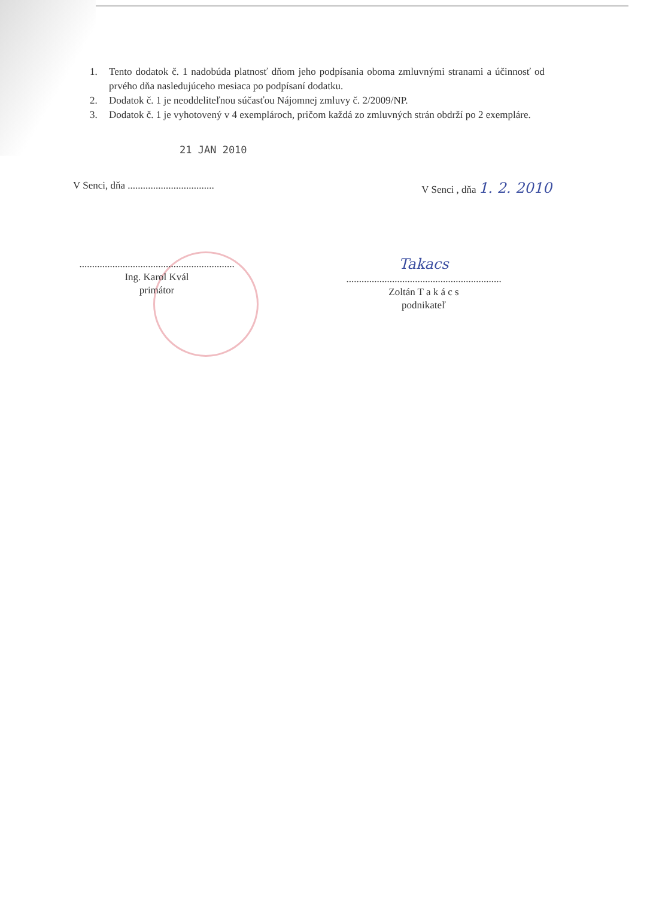1. Tento dodatok č. 1 nadobúda platnosť dňom jeho podpísania oboma zmluvnými stranami a účinnosť od prvého dňa nasledujúceho mesiaca po podpísaní dodatku.
2. Dodatok č. 1 je neoddeliteľnou súčasťou Nájomnej zmluvy č. 2/2009/NP.
3. Dodatok č. 1 je vyhotovený v 4 exemplároch, pričom každá zo zmluvných strán obdrží po 2 exempláre.
21 JAN 2010
V Senci, dňa ..................................
V Senci , dňa 1. 2. 2010
.............................................................
Ing. Karol Kvál
primátor
Takacs
.............................................................
Zoltán T a k á c s
podnikateľ